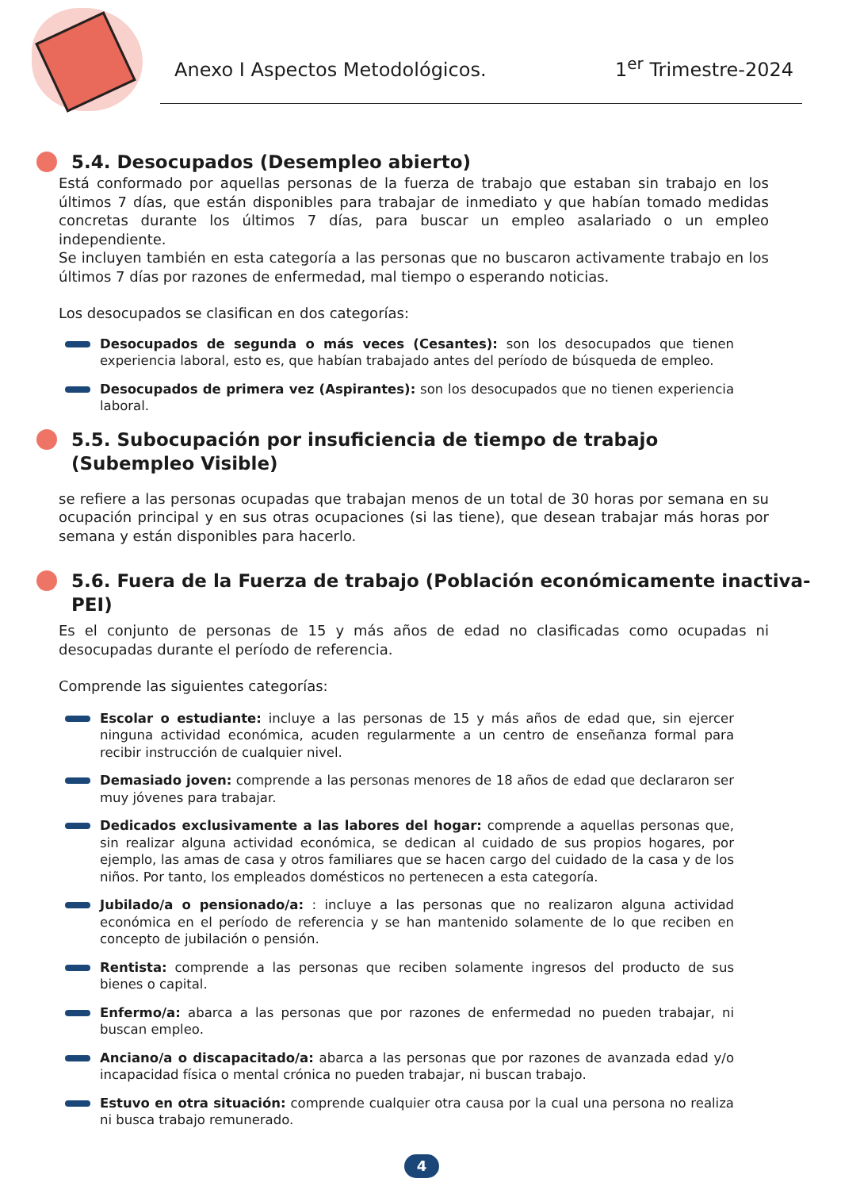Anexo I Aspectos Metodológicos.
1<sup>er</sup> Trimestre-2024
5.4. Desocupados (Desempleo abierto)
Está conformado por aquellas personas de la fuerza de trabajo que estaban sin trabajo en los últimos 7 días, que están disponibles para trabajar de inmediato y que habían tomado medidas concretas durante los últimos 7 días, para buscar un empleo asalariado o un empleo independiente.
Se incluyen también en esta categoría a las personas que no buscaron activamente trabajo en los últimos 7 días por razones de enfermedad, mal tiempo o esperando noticias.
Los desocupados se clasifican en dos categorías:
Desocupados de segunda o más veces (Cesantes): son los desocupados que tienen experiencia laboral, esto es, que habían trabajado antes del período de búsqueda de empleo.
Desocupados de primera vez (Aspirantes): son los desocupados que no tienen experiencia laboral.
5.5. Subocupación por insuficiencia de tiempo de trabajo
(Subempleo Visible)
se refiere a las personas ocupadas que trabajan menos de un total de 30 horas por semana en su ocupación principal y en sus otras ocupaciones (si las tiene), que desean trabajar más horas por semana y están disponibles para hacerlo.
5.6. Fuera de la Fuerza de trabajo (Población económicamente inactiva-PEI)
Es el conjunto de personas de 15 y más años de edad no clasificadas como ocupadas ni desocupadas durante el período de referencia.
Comprende las siguientes categorías:
Escolar o estudiante: incluye a las personas de 15 y más años de edad que, sin ejercer ninguna actividad económica, acuden regularmente a un centro de enseñanza formal para recibir instrucción de cualquier nivel.
Demasiado joven: comprende a las personas menores de 18 años de edad que declararon ser muy jóvenes para trabajar.
Dedicados exclusivamente a las labores del hogar: comprende a aquellas personas que, sin realizar alguna actividad económica, se dedican al cuidado de sus propios hogares, por ejemplo, las amas de casa y otros familiares que se hacen cargo del cuidado de la casa y de los niños. Por tanto, los empleados domésticos no pertenecen a esta categoría.
Jubilado/a o pensionado/a: : incluye a las personas que no realizaron alguna actividad económica en el período de referencia y se han mantenido solamente de lo que reciben en concepto de jubilación o pensión.
Rentista: comprende a las personas que reciben solamente ingresos del producto de sus bienes o capital.
Enfermo/a: abarca a las personas que por razones de enfermedad no pueden trabajar, ni buscan empleo.
Anciano/a o discapacitado/a: abarca a las personas que por razones de avanzada edad y/o incapacidad física o mental crónica no pueden trabajar, ni buscan trabajo.
Estuvo en otra situación: comprende cualquier otra causa por la cual una persona no realiza ni busca trabajo remunerado.
4